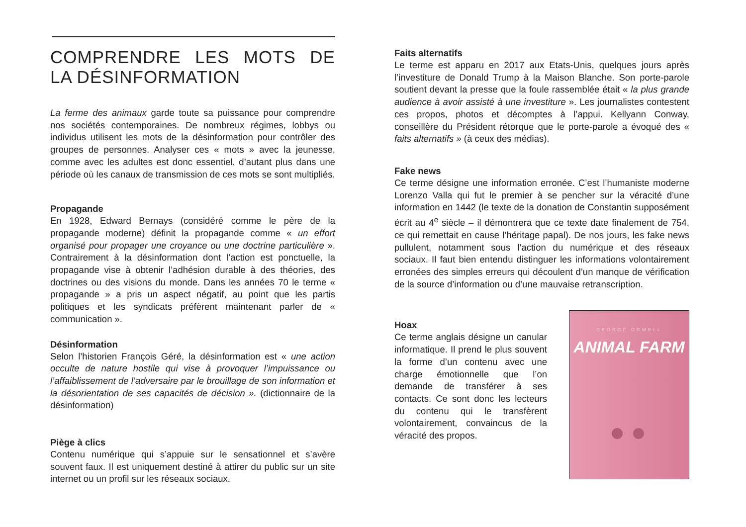COMPRENDRE LES MOTS DE LA DÉSINFORMATION
La ferme des animaux garde toute sa puissance pour comprendre nos sociétés contemporaines. De nombreux régimes, lobbys ou individus utilisent les mots de la désinformation pour contrôler des groupes de personnes. Analyser ces « mots » avec la jeunesse, comme avec les adultes est donc essentiel, d’autant plus dans une période où les canaux de transmission de ces mots se sont multipliés.
Propagande
En 1928, Edward Bernays (considéré comme le père de la propagande moderne) définit la propagande comme « un effort organisé pour propager une croyance ou une doctrine particulière ». Contrairement à la désinformation dont l’action est ponctuelle, la propagande vise à obtenir l’adhésion durable à des théories, des doctrines ou des visions du monde. Dans les années 70 le terme « propagande » a pris un aspect négatif, au point que les partis politiques et les syndicats préfèrent maintenant parler de « communication ».
Désinformation
Selon l’historien François Géré, la désinformation est « une action occulte de nature hostile qui vise à provoquer l’impuissance ou l’affaiblissement de l’adversaire par le brouillage de son information et la désorientation de ses capacités de décision ». (dictionnaire de la désinformation)
Piège à clics
Contenu numérique qui s’appuie sur le sensationnel et s’avère souvent faux. Il est uniquement destiné à attirer du public sur un site internet ou un profil sur les réseaux sociaux.
Faits alternatifs
Le terme est apparu en 2017 aux Etats-Unis, quelques jours après l’investiture de Donald Trump à la Maison Blanche. Son porte-parole soutient devant la presse que la foule rassemblée était « la plus grande audience à avoir assisté à une investiture ». Les journalistes contestent ces propos, photos et décomptes à l’appui. Kellyann Conway, conseillère du Président rétorque que le porte-parole a évoqué des « faits alternatifs » (à ceux des médias).
Fake news
Ce terme désigne une information erronée. C’est l’humaniste moderne Lorenzo Valla qui fut le premier à se pencher sur la véracité d’une information en 1442 (le texte de la donation de Constantin supposément écrit au 4<sup>e</sup> siècle – il démontrera que ce texte date finalement de 754, ce qui remettait en cause l’héritage papal). De nos jours, les fake news pullulent, notamment sous l’action du numérique et des réseaux sociaux. Il faut bien entendu distinguer les informations volontairement erronées des simples erreurs qui découlent d’un manque de vérification de la source d’information ou d’une mauvaise retranscription.
Hoax
Ce terme anglais désigne un canular informatique. Il prend le plus souvent la forme d’un contenu avec une charge émotionnelle que l’on demande de transférer à ses contacts. Ce sont donc les lecteurs du contenu qui le transfèrent volontairement, convaincus de la véracité des propos.
GEORGE ORWELL
ANIMAL FARM